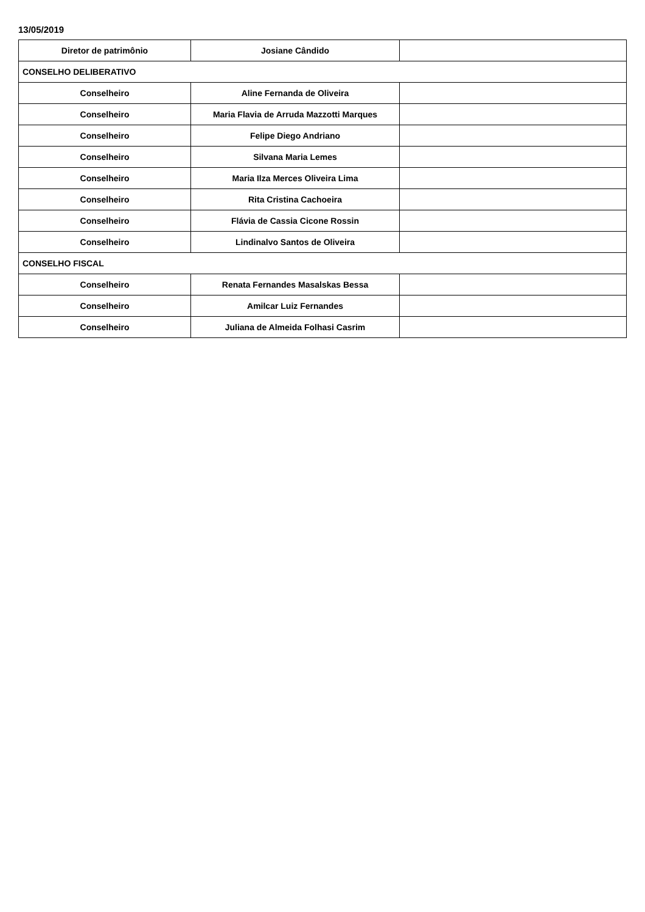13/05/2019
| Diretor de patrimônio | Josiane Cândido | |
| CONSELHO DELIBERATIVO | | |
| Conselheiro | Aline Fernanda de Oliveira | |
| Conselheiro | Maria Flavia de Arruda Mazzotti Marques | |
| Conselheiro | Felipe Diego Andriano | |
| Conselheiro | Silvana Maria Lemes | |
| Conselheiro | Maria Ilza Merces Oliveira Lima | |
| Conselheiro | Rita Cristina Cachoeira | |
| Conselheiro | Flávia de Cassia Cicone Rossin | |
| Conselheiro | Lindinalvo Santos de Oliveira | |
| CONSELHO FISCAL | | |
| Conselheiro | Renata Fernandes Masalskas Bessa | |
| Conselheiro | Amilcar Luiz Fernandes | |
| Conselheiro | Juliana de Almeida Folhasi Casrim | |